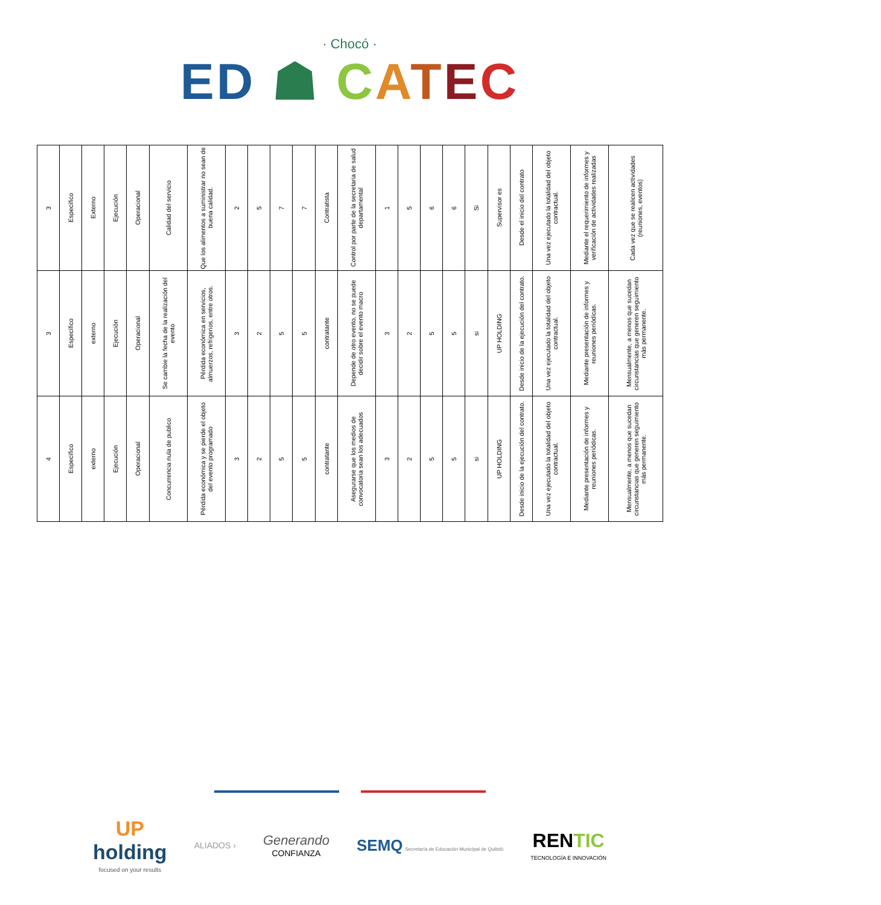· Chocó ·
ED ☗ CATEC
| 3 | Específico | Externo | Ejecución | Operacional | Calidad del servicio | Que los alimentos a suministrar no sean de buena calidad. | 2 | 5 | 7 | 7 | Contratista | Control por parte de la secretaria de salud departamental | 1 | 5 | 6 | 6 | Si | Supervisor es | Desde el inicio del contrato | Una vez ejecutado la totalidad del objeto contractual. | Mediante el requerimiento de informes y verificación de actividades realizadas | Cada vez que se realicen actividades (reuniones, eventos) |
| 3 | Específico | externo | Ejecución | Operacional | Se cambie la fecha de la realización del evento | Pérdida económica en servicios, almuerzos, refrigerios, entre otros. | 3 | 2 | 5 | 5 | contratante | Depende de otro evento, no se puede decidir sobre el evento macro | 3 | 2 | 5 | 5 | si | UP HOLDING | Desde inicio de la ejecución del contrato. | Una vez ejecutado la totalidad del objeto contractual. | Mediante presentación de informes y reuniones periódicas. | Mensualmente, a menos que sucedan circunstancias que generen seguimiento más permanente. |
| 4 | Específico | externo | Ejecución | Operacional | Concurrencia nula de publico | Pérdida económica y se pierde el objeto del evento programado | 3 | 2 | 5 | 5 | contratante | Asegurarse que los medios de convocatoria sean los adecuados | 3 | 2 | 5 | 5 | si | UP HOLDING | Desde inicio de la ejecución del contrato. | Una vez ejecutado la totalidad del objeto contractual. | Mediante presentación de informes y reuniones periódicas. | Mensualmente, a menos que sucedan circunstancias que generen seguimiento más permanente. |
UP
holding
focused on your results
ALIADOS ›
Generando
CONFIANZA
SEMQ Secretaría de Educación Municipal de Quibdó
RENTIC
TECNOLOGÍA E INNOVACIÓN